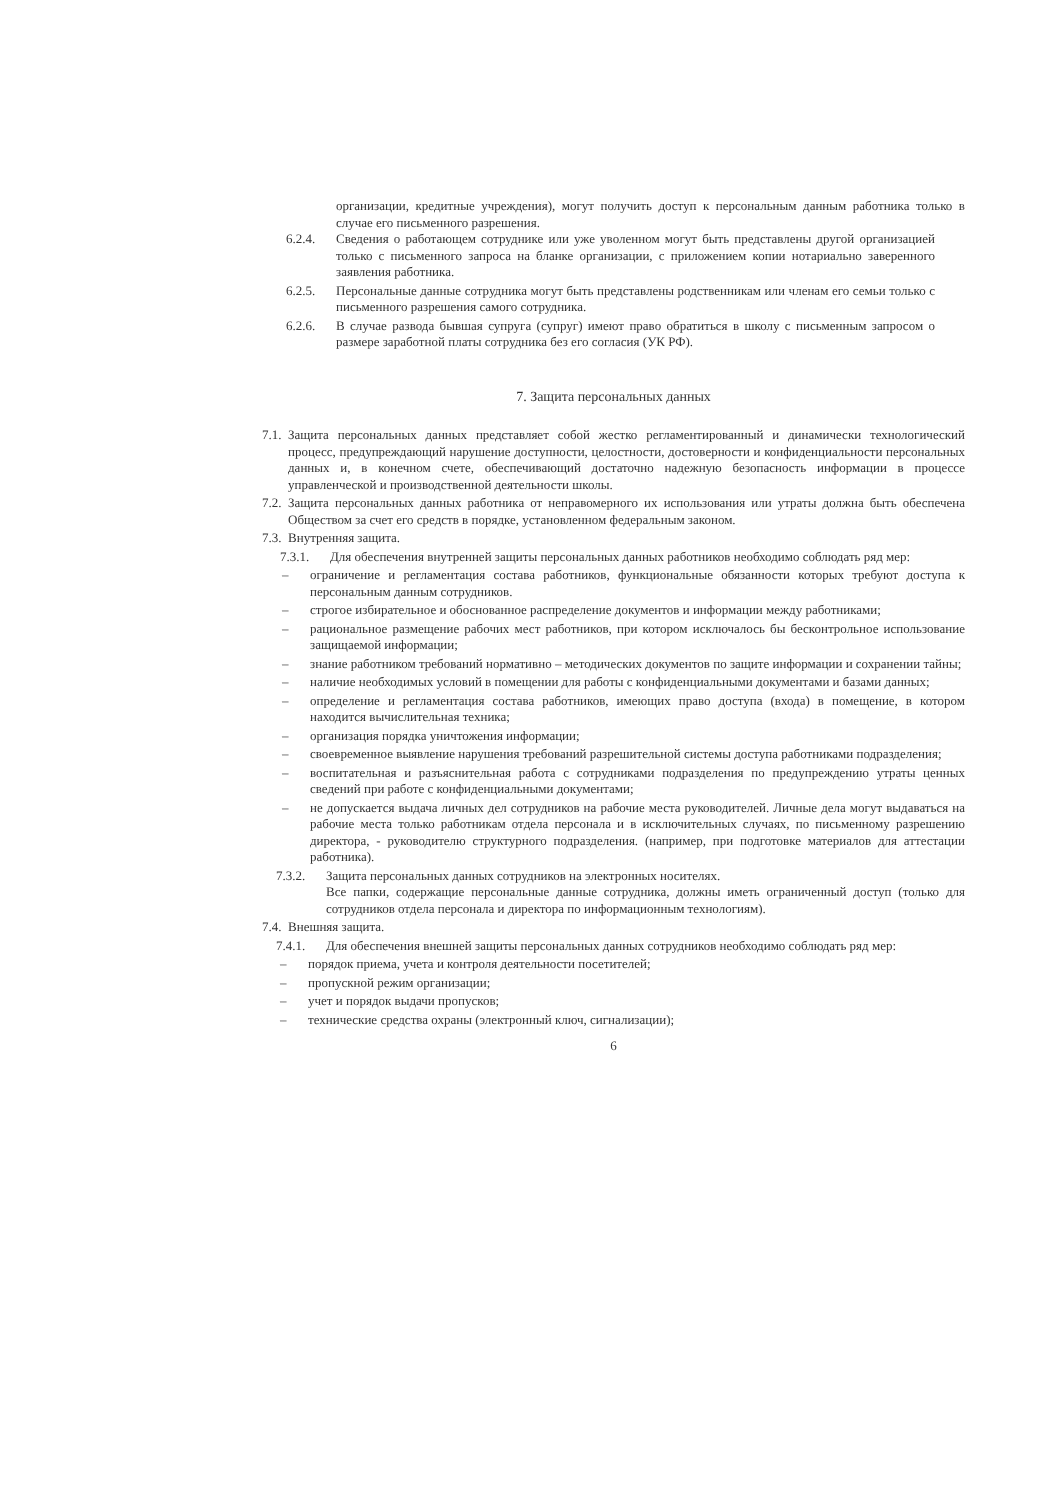организации, кредитные учреждения), могут получить доступ к персональным данным работника только в случае его письменного разрешения.
6.2.4. Сведения о работающем сотруднике или уже уволенном могут быть представлены другой организацией только с письменного запроса на бланке организации, с приложением копии нотариально заверенного заявления работника.
6.2.5. Персональные данные сотрудника могут быть представлены родственникам или членам его семьи только с письменного разрешения самого сотрудника.
6.2.6. В случае развода бывшая супруга (супруг) имеют право обратиться в школу с письменным запросом о размере заработной платы сотрудника без его согласия (УК РФ).
7. Защита персональных данных
7.1. Защита персональных данных представляет собой жестко регламентированный и динамически технологический процесс, предупреждающий нарушение доступности, целостности, достоверности и конфиденциальности персональных данных и, в конечном счете, обеспечивающий достаточно надежную безопасность информации в процессе управленческой и производственной деятельности школы.
7.2. Защита персональных данных работника от неправомерного их использования или утраты должна быть обеспечена Обществом за счет его средств в порядке, установленном федеральным законом.
7.3. Внутренняя защита.
7.3.1. Для обеспечения внутренней защиты персональных данных работников необходимо соблюдать ряд мер:
– ограничение и регламентация состава работников, функциональные обязанности которых требуют доступа к персональным данным сотрудников.
– строгое избирательное и обоснованное распределение документов и информации между работниками;
– рациональное размещение рабочих мест работников, при котором исключалось бы бесконтрольное использование защищаемой информации;
– знание работником требований нормативно – методических документов по защите информации и сохранении тайны;
– наличие необходимых условий в помещении для работы с конфиденциальными документами и базами данных;
– определение и регламентация состава работников, имеющих право доступа (входа) в помещение, в котором находится вычислительная техника;
– организация порядка уничтожения информации;
– своевременное выявление нарушения требований разрешительной системы доступа работниками подразделения;
– воспитательная и разъяснительная работа с сотрудниками подразделения по предупреждению утраты ценных сведений при работе с конфиденциальными документами;
– не допускается выдача личных дел сотрудников на рабочие места руководителей. Личные дела могут выдаваться на рабочие места только работникам отдела персонала и в исключительных случаях, по письменному разрешению директора, - руководителю структурного подразделения. (например, при подготовке материалов для аттестации работника).
7.3.2. Защита персональных данных сотрудников на электронных носителях.
Все папки, содержащие персональные данные сотрудника, должны иметь ограниченный доступ (только для сотрудников отдела персонала и директора по информационным технологиям).
7.4. Внешняя защита.
7.4.1. Для обеспечения внешней защиты персональных данных сотрудников необходимо соблюдать ряд мер:
– порядок приема, учета и контроля деятельности посетителей;
– пропускной режим организации;
– учет и порядок выдачи пропусков;
– технические средства охраны (электронный ключ, сигнализации);
6